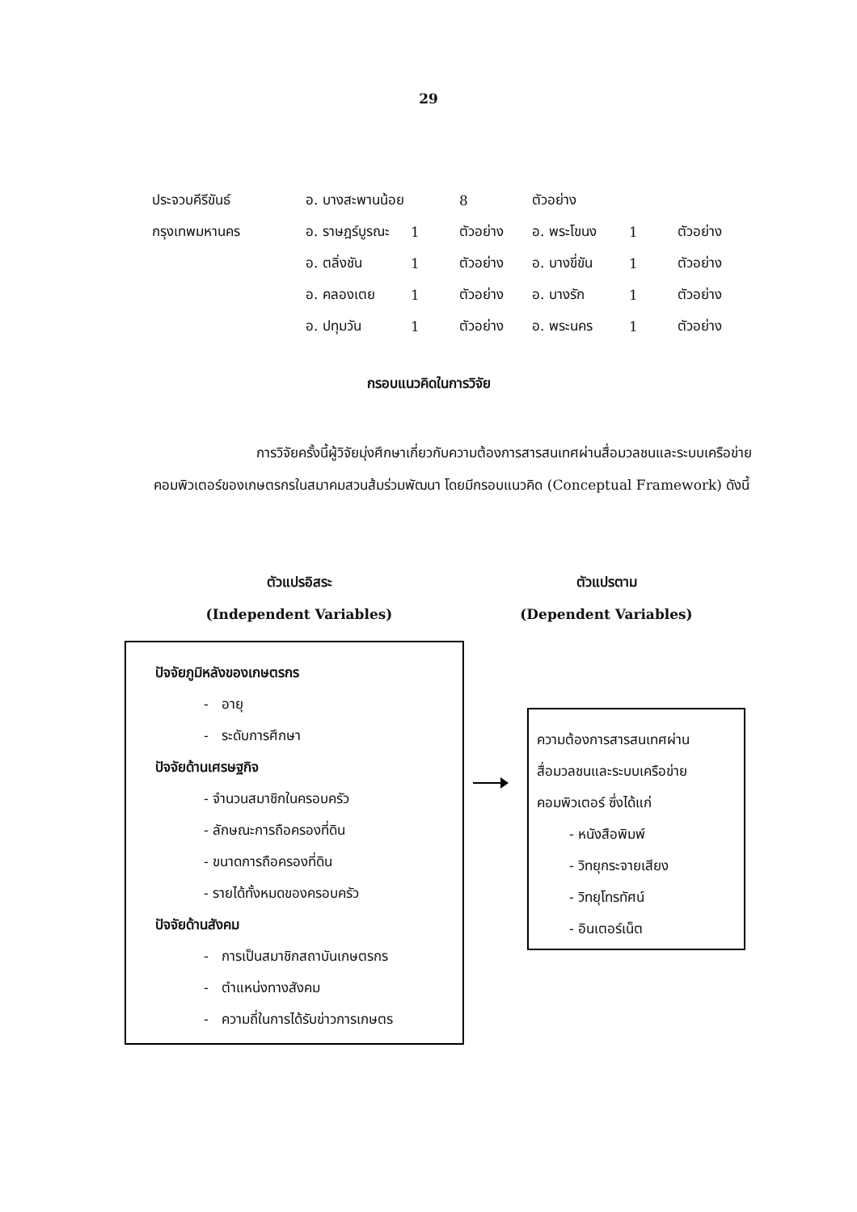29
| ประจวบคีรีขันธ์ | อ. บางสะพานน้อย | | 8 | ตัวอย่าง | | |
| กรุงเทพมหานคร | อ. ราษฎร์บูรณะ | 1 | ตัวอย่าง | อ. พระโขนง | 1 | ตัวอย่าง |
| | อ. ตลิ่งชัน | 1 | ตัวอย่าง | อ. บางขี่ขัน | 1 | ตัวอย่าง |
| | อ. คลองเตย | 1 | ตัวอย่าง | อ. บางรัก | 1 | ตัวอย่าง |
| | อ. ปทุมวัน | 1 | ตัวอย่าง | อ. พระนคร | 1 | ตัวอย่าง |
กรอบแนวคิดในการวิจัย
การวิจัยครั้งนี้ผู้วิจัยมุ่งศึกษาเกี่ยวกับความต้องการสารสนเทศผ่านสื่อมวลชนและระบบเครือข่ายคอมพิวเตอร์ของเกษตรกรในสมาคมสวนส้มร่วมพัฒนา โดยมีกรอบแนวคิด (Conceptual Framework) ดังนี้
ตัวแปรอิสระ
(Independent Variables)
ตัวแปรตาม
(Dependent Variables)
ปัจจัยภูมิหลังของเกษตรกร
- อายุ
- ระดับการศึกษา
ปัจจัยด้านเศรษฐกิจ
- จำนวนสมาชิกในครอบครัว
- ลักษณะการถือครองที่ดิน
- ขนาดการถือครองที่ดิน
- รายได้ทั้งหมดของครอบครัว
ปัจจัยด้านสังคม
- การเป็นสมาชิกสถาบันเกษตรกร
- ตำแหน่งทางสังคม
- ความถี่ในการได้รับข่าวการเกษตร
ความต้องการสารสนเทศผ่าน
สื่อมวลชนและระบบเครือข่าย
คอมพิวเตอร์ ซึ่งได้แก่
- หนังสือพิมพ์
- วิทยุกระจายเสียง
- วิทยุโทรทัศน์
- อินเตอร์เน็ต